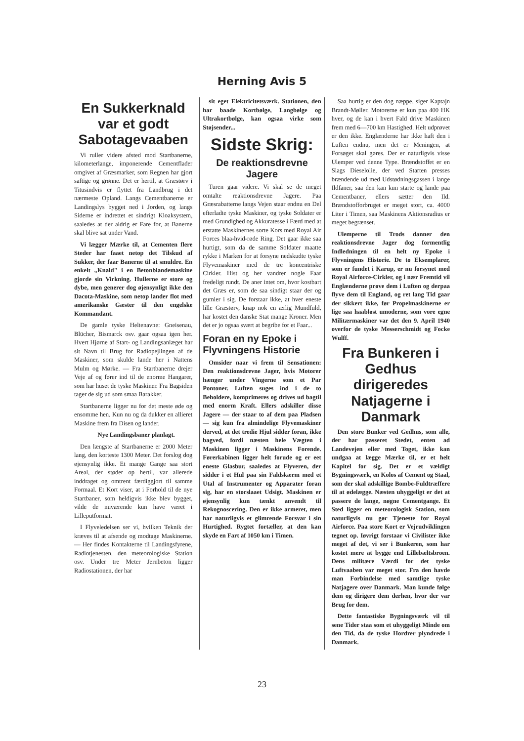Herning Avis 5
En Sukkerknald var et godt Sabotagevaaben
Vi ruller videre afsted mod Startbanerne, kilometerlange, imponerende Cementflader omgivet af Græsmarker, som Regnen har gjort saftige og grønne. Det er hertil, at Græstørv i Titusindvis er flyttet fra Landbrug i det nærmeste Opland. Langs Cementbanerne er Landingslys bygget ned i Jorden, og langs Siderne er indrettet et sindrigt Kloaksystem, saaledes at der aldrig er Fare for, at Banerne skal blive sat under Vand.
Vi lægger Mærke til, at Cementen flere Steder har faaet netop det Tilskud af Sukker, der faar Banerne til at smuldre. En enkelt „Knald" i en Betonblandemaskine gjorde sin Virkning. Hullerne er store og dybe, men generer dog øjensynligt ikke den Dacota-Maskine, som netop lander flot med amerikanske Gæster til den engelske Kommandant.
De gamle tyske Heltenavne: Gneisenau, Blücher, Bismarck osv. gaar ogsaa igen her. Hvert Hjørne af Start- og Landingsanlæget har sit Navn til Brug for Radiopejlingen af de Maskiner, som skulde lande her i Nattens Mulm og Mørke. — Fra Startbanerne drejer Veje af og fører ind til de enorme Hangarer, som har huset de tyske Maskiner. Fra Bagsiden tager de sig ud som smaa Barakker.
Startbanerne ligger nu for det meste øde og ensomme hen. Kun nu og da dukker en allieret Maskine frem fra Disen og lander.
Nye Landingsbaner planlagt.
Den længste af Startbanerne er 2000 Meter lang, den korteste 1300 Meter. Det forslog dog øjensynlig ikke. Et mange Gange saa stort Areal, der støder op hertil, var allerede inddraget og omtrent færdiggjort til samme Formaal. Et Kort viser, at i Forhold til de nye Startbaner, som heldigvis ikke blev bygget, vilde de nuværende kun have været i Lilleputformat.
I Flyveledelsen ser vi, hvilken Teknik der kræves til at afsende og modtage Maskinerne. — Her findes Kontakterne til Landingsfyrene, Radiotjenesten, den meteorologiske Station osv. Under tre Meter Jernbeton ligger Radiostationen, der har
sit eget Elektricitetsværk. Stationen, den har baade Kortbølge, Langbølge og Ultrakortbølge, kan ogsaa virke som Støjsender...
Sidste Skrig:
De reaktionsdrevne Jagere
Turen gaar videre. Vi skal se de meget omtalte reaktionsdrevne Jagere. Paa Græsrabatterne langs Vejen staar endnu en Del efterladte tyske Maskiner, og tyske Soldater er med Grundighed og Akkuratesse i Færd med at erstatte Maskinernes sorte Kors med Royal Air Forces blaa-hvid-røde Ring. Det gaar ikke saa hurtigt, som da de samme Soldater maatte rykke i Marken for at forsyne nedskudte tyske Flyvemaskiner med de tre koncentriske Cirkler. Hist og her vandrer nogle Faar fredeligt rundt. De aner intet om, hvor kostbart det Græs er, som de saa sindigt staar der og gumler i sig. De forstaar ikke, at hver eneste lille Græstørv, knap nok en ærlig Mundfuld, har kostet den danske Stat mange Kroner. Men det er jo ogsaa svært at begribe for et Faar...
Foran en ny Epoke i Flyvningens Historie
Omsider naar vi frem til Sensationen: Den reaktionsdrevne Jager, hvis Motorer hænger under Vingerne som et Par Pontoner. Luften suges ind i de to Beholdere, komprimeres og drives ud bagtil med enorm Kraft. Ellers adskiller disse Jagere — der staar to af dem paa Pladsen — sig kun fra almindelige Flyvemaskiner derved, at det tredie Hjul sidder foran, ikke bagved, fordi næsten hele Vægten i Maskinen ligger i Maskinens Forende. Førerkabinen ligger helt forude og er eet eneste Glasbur, saaledes at Flyveren, der sidder i et Hul paa sin Faldskærm med et Utal af Instrumenter og Apparater foran sig, har en storslaaet Udsigt. Maskinen er øjensynlig kun tænkt anvendt til Rekognoscering. Den er ikke armeret, men har naturligvis et glimrende Forsvar i sin Hurtighed. Rygtet fortæller, at den kan skyde en Fart af 1050 km i Timen.
Saa hurtig er den dog næppe, siger Kaptajn Brandt-Møller. Motorerne er kun paa 400 HK hver, og de kan i hvert Fald drive Maskinen frem med 6—700 km Hastighed. Helt udprøvet er den ikke. Englænderne har ikke haft den i Luften endnu, men det er Meningen, at Forsøget skal gøres. Der er naturligvis visse Ulemper ved denne Type. Brændstoffet er en Slags Dieselolie, der ved Starten presses brændende ud med Udstødningsgassen i lange Ildfaner, saa den kan kun starte og lande paa Cementbaner, ellers sætter den Ild. Brændstofforbruget er meget stort, ca. 4000 Liter i Timen, saa Maskinens Aktionsradius er meget begrænset.
Ulemperne til Trods danner den reaktionsdrevne Jager dog formentlig Indledningen til en helt ny Epoke i Flyvningens Historie. De to Eksemplarer, som er fundet i Karup, er nu forsynet med Royal Airforce-Cirkler, og i nær Fremtid vil Englænderne prøve dem i Luften og derpaa flyve dem til England, og ret lang Tid gaar der sikkert ikke, før Propelmaskinerne er lige saa haabløst umoderne, som vore egne Militærmaskiner var det den 9. April 1940 overfor de tyske Messerschmidt og Focke Wulff.
Fra Bunkeren i Gedhus dirigeredes Natjagerne i Danmark
Den store Bunker ved Gedhus, som alle, der har passeret Stedet, enten ad Landevejen eller med Toget, ikke kan undgaa at lægge Mærke til, er et helt Kapitel for sig. Det er et vældigt Bygningsværk, en Kolos af Cement og Staal, som der skal adskillige Bombe-Fuldtræffere til at ødelægge. Næsten uhyggeligt er det at passere de lange, nøgne Cementgange. Et Sted ligger en meteorologisk Station, som naturligvis nu gør Tjeneste for Royal Airforce. Paa store Kort er Vejrudviklingen tegnet op. Iøvrigt forstaar vi Civilister ikke meget af det, vi ser i Bunkeren, som har kostet mere at bygge end Lillebæltsbroen. Dens militære Værdi for det tyske Luftvaaben var meget stor. Fra den havde man Forbindelse med samtlige tyske Natjagere over Danmark. Man kunde følge dem og dirigere dem derhen, hvor der var Brug for dem.
Dette fantastiske Bygningsværk vil til sene Tider staa som et uhyggeligt Minde om den Tid, da de tyske Hordrer plyndrede i Danmark.
23